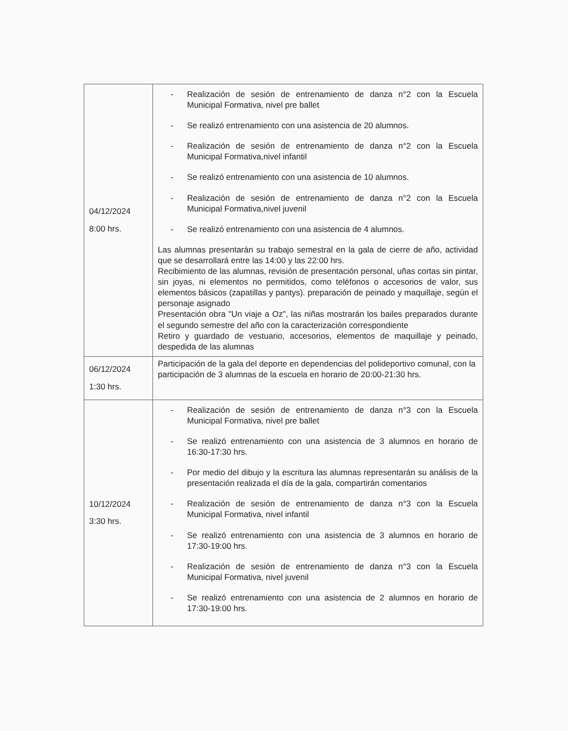| 04/12/2024 8:00 hrs. | - Realización de sesión de entrenamiento de danza n°2 con la Escuela Municipal Formativa, nivel pre ballet - Se realizó entrenamiento con una asistencia de 20 alumnos. - Realización de sesión de entrenamiento de danza n°2 con la Escuela Municipal Formativa,nivel infantil - Se realizó entrenamiento con una asistencia de 10 alumnos. - Realización de sesión de entrenamiento de danza n°2 con la Escuela Municipal Formativa,nivel juvenil - Se realizó entrenamiento con una asistencia de 4 alumnos. Las alumnas presentarán su trabajo semestral en la gala de cierre de año, actividad que se desarrollará entre las 14:00 y las 22:00 hrs. Recibimiento de las alumnas, revisión de presentación personal, uñas cortas sin pintar, sin joyas, ni elementos no permitidos, como teléfonos o accesorios de valor, sus elementos básicos (zapatillas y pantys). preparación de peinado y maquillaje, según el personaje asignado Presentación obra "Un viaje a Oz", las niñas mostrarán los bailes preparados durante el segundo semestre del año con la caracterización correspondiente Retiro y guardado de vestuario, accesorios, elementos de maquillaje y peinado, despedida de las alumnas |
| 06/12/2024 1:30 hrs. | Participación de la gala del deporte en dependencias del polideportivo comunal, con la participación de 3 alumnas de la escuela en horario de 20:00-21:30 hrs. |
| 10/12/2024 3:30 hrs. | - Realización de sesión de entrenamiento de danza n°3 con la Escuela Municipal Formativa, nivel pre ballet - Se realizó entrenamiento con una asistencia de 3 alumnos en horario de 16:30-17:30 hrs. - Por medio del dibujo y la escritura las alumnas representarán su análisis de la presentación realizada el día de la gala, compartirán comentarios - Realización de sesión de entrenamiento de danza n°3 con la Escuela Municipal Formativa, nivel infantil - Se realizó entrenamiento con una asistencia de 3 alumnos en horario de 17:30-19:00 hrs. - Realización de sesión de entrenamiento de danza n°3 con la Escuela Municipal Formativa, nivel juvenil - Se realizó entrenamiento con una asistencia de 2 alumnos en horario de 17:30-19:00 hrs. |